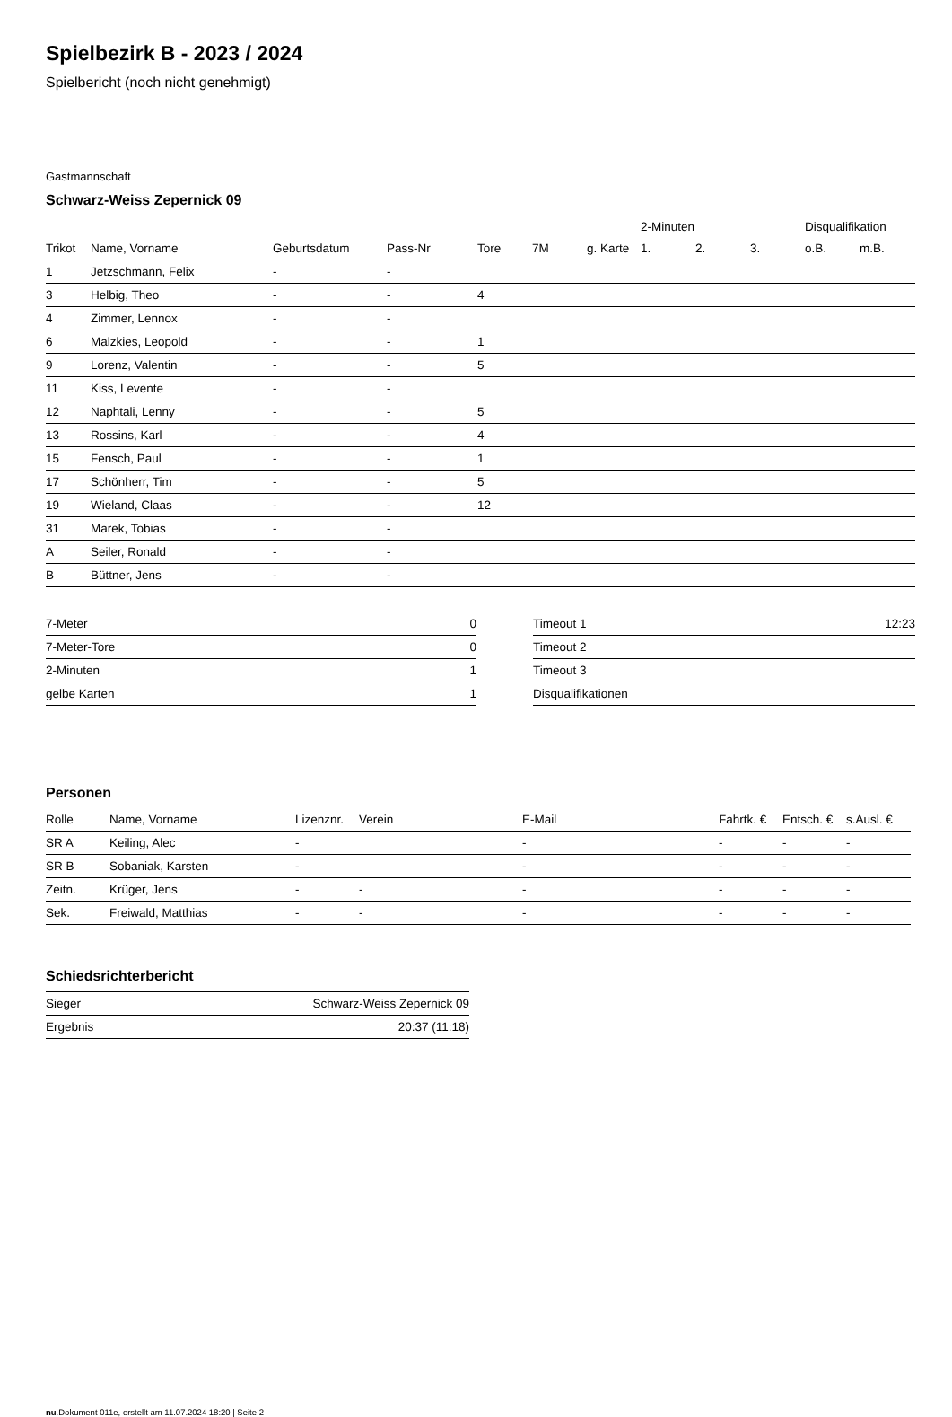Spielbezirk B - 2023 / 2024
Spielbericht (noch nicht genehmigt)
Gastmannschaft
Schwarz-Weiss Zepernick 09
| | | | | | | | 2-Minuten | | | Disqualifikation | |
| --- | --- | --- | --- | --- | --- | --- | --- | --- | --- | --- | --- |
| Trikot | Name, Vorname | Geburtsdatum | Pass-Nr | Tore | 7M | g. Karte | 1. | 2. | 3. | o.B. | m.B. |
| 1 | Jetzschmann, Felix | - | - | | | | | | | | |
| 3 | Helbig, Theo | - | - | 4 | | | | | | | |
| 4 | Zimmer, Lennox | - | - | | | | | | | | |
| 6 | Malzkies, Leopold | - | - | 1 | | | | | | | |
| 9 | Lorenz, Valentin | - | - | 5 | | | | | | | |
| 11 | Kiss, Levente | - | - | | | | | | | | |
| 12 | Naphtali, Lenny | - | - | 5 | | | | | | | |
| 13 | Rossins, Karl | - | - | 4 | | | | | | | |
| 15 | Fensch, Paul | - | - | 1 | | | | | | | |
| 17 | Schönherr, Tim | - | - | 5 | | | | | | | |
| 19 | Wieland, Claas | - | - | 12 | | | | | | | |
| 31 | Marek, Tobias | - | - | | | | | | | | |
| A | Seiler, Ronald | - | - | | | | | | | | |
| B | Büttner, Jens | - | - | | | | | | | | |
| 7-Meter | 0 |
| 7-Meter-Tore | 0 |
| 2-Minuten | 1 |
| gelbe Karten | 1 |
| Timeout 1 | 12:23 |
| Timeout 2 | |
| Timeout 3 | |
| Disqualifikationen | |
Personen
| Rolle | Name, Vorname | Lizenznr. | Verein | E-Mail | Fahrtk. € | Entsch. € | s.Ausl. € |
| --- | --- | --- | --- | --- | --- | --- | --- |
| SR A | Keiling, Alec | - | | - | - | - | - |
| SR B | Sobaniak, Karsten | - | | - | - | - | - |
| Zeitn. | Krüger, Jens | - | - | - | - | - | - |
| Sek. | Freiwald, Matthias | - | - | - | - | - | - |
Schiedsrichterbericht
| Sieger | Schwarz-Weiss Zepernick 09 |
| Ergebnis | 20:37 (11:18) |
nu.Dokument 011e, erstellt am 11.07.2024 18:20 | Seite 2